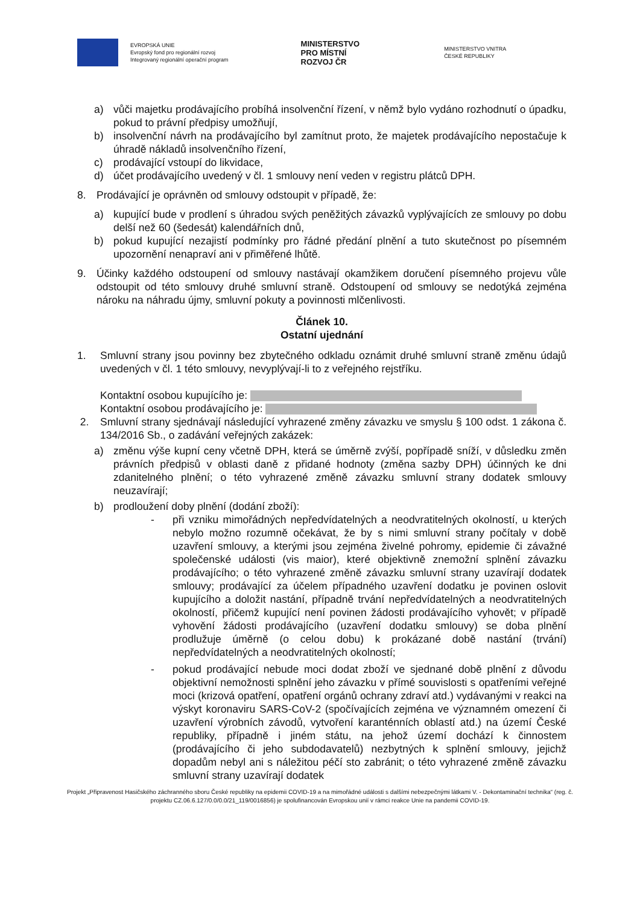EVROPSKÁ UNIE
Evropský fond pro regionální rozvoj
Integrovaný regionální operační program
MINISTERSTVO
PRO MÍSTNÍ
ROZVOJ ČR
MINISTERSTVO VNITRA
ČESKÉ REPUBLIKY
a) vůči majetku prodávajícího probíhá insolvenční řízení, v němž bylo vydáno rozhodnutí o úpadku, pokud to právní předpisy umožňují,
b) insolvenční návrh na prodávajícího byl zamítnut proto, že majetek prodávajícího nepostačuje k úhradě nákladů insolvenčního řízení,
c) prodávající vstoupí do likvidace,
d) účet prodávajícího uvedený v čl. 1 smlouvy není veden v registru plátců DPH.
8. Prodávající je oprávněn od smlouvy odstoupit v případě, že:
a) kupující bude v prodlení s úhradou svých peněžitých závazků vyplývajících ze smlouvy po dobu delší než 60 (šedesát) kalendářních dnů,
b) pokud kupující nezajistí podmínky pro řádné předání plnění a tuto skutečnost po písemném upozornění nenapraví ani v přiměřené lhůtě.
9. Účinky každého odstoupení od smlouvy nastávají okamžikem doručení písemného projevu vůle odstoupit od této smlouvy druhé smluvní straně. Odstoupení od smlouvy se nedotýká zejména nároku na náhradu újmy, smluvní pokuty a povinnosti mlčenlivosti.
Článek 10.
Ostatní ujednání
1. Smluvní strany jsou povinny bez zbytečného odkladu oznámit druhé smluvní straně změnu údajů uvedených v čl. 1 této smlouvy, nevyplývají-li to z veřejného rejstříku.
Kontaktní osobou kupujícího je:
Kontaktní osobou prodávajícího je:
2. Smluvní strany sjednávají následující vyhrazené změny závazku ve smyslu § 100 odst. 1 zákona č. 134/2016 Sb., o zadávání veřejných zakázek:
a) změnu výše kupní ceny včetně DPH, která se úměrně zvýší, popřípadě sníží, v důsledku změn právních předpisů v oblasti daně z přidané hodnoty (změna sazby DPH) účinných ke dni zdanitelného plnění; o této vyhrazené změně závazku smluvní strany dodatek smlouvy neuzavírají;
b) prodloužení doby plnění (dodání zboží):
- při vzniku mimořádných nepředvídatelných a neodvratitelných okolností, u kterých nebylo možno rozumně očekávat, že by s nimi smluvní strany počítaly v době uzavření smlouvy, a kterými jsou zejména živelné pohromy, epidemie či závažné společenské události (vis maior), které objektivně znemožní splnění závazku prodávajícího; o této vyhrazené změně závazku smluvní strany uzavírají dodatek smlouvy; prodávající za účelem případného uzavření dodatku je povinen oslovit kupujícího a doložit nastání, případně trvání nepředvídatelných a neodvratitelných okolností, přičemž kupující není povinen žádosti prodávajícího vyhovět; v případě vyhovění žádosti prodávajícího (uzavření dodatku smlouvy) se doba plnění prodlužuje úměrně (o celou dobu) k prokázané době nastání (trvání) nepředvídatelných a neodvratitelných okolností;
- pokud prodávající nebude moci dodat zboží ve sjednané době plnění z důvodu objektivní nemožnosti splnění jeho závazku v přímé souvislosti s opatřeními veřejné moci (krizová opatření, opatření orgánů ochrany zdraví atd.) vydávanými v reakci na výskyt koronaviru SARS-CoV-2 (spočívajících zejména ve významném omezení či uzavření výrobních závodů, vytvoření karanténních oblastí atd.) na území České republiky, případně i jiném státu, na jehož území dochází k činnostem (prodávajícího či jeho subdodavatelů) nezbytných k splnění smlouvy, jejichž dopadům nebyl ani s náležitou péčí sto zabránit; o této vyhrazené změně závazku smluvní strany uzavírají dodatek
Projekt „Připravenost Hasičského záchranného sboru České republiky na epidemii COVID-19 a na mimořádné události s dalšími nebezpečnými látkami V. - Dekontaminační technika“ (reg. č. projektu CZ.06.6.127/0.0/0.0/21_119/0016856) je spolufinancován Evropskou unií v rámci reakce Unie na pandemii COVID-19.